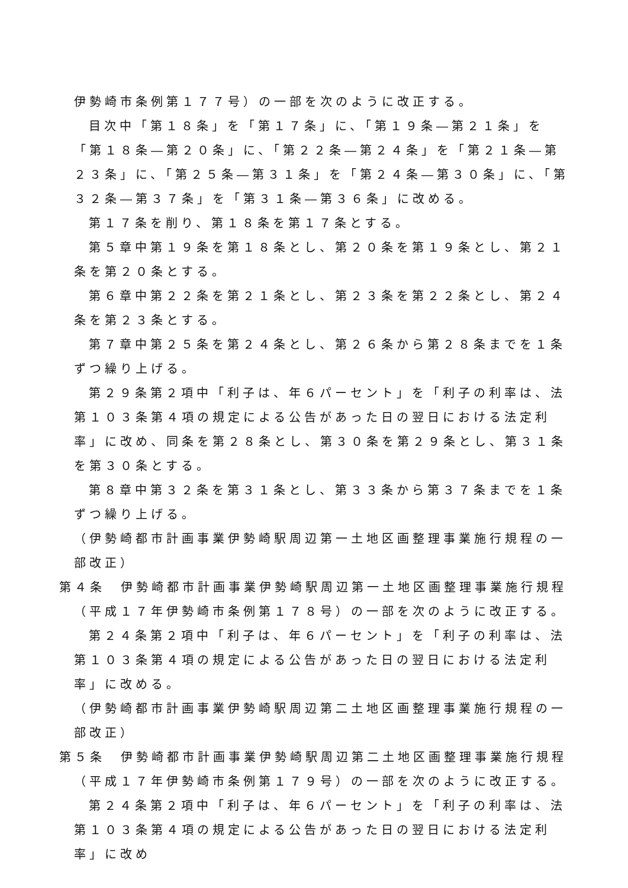伊勢崎市条例第１７７号）の一部を次のように改正する。
目次中「第１８条」を「第１７条」に、「第１９条―第２１条」を「第１８条―第２０条」に、「第２２条―第２４条」を「第２１条―第２３条」に、「第２５条―第３１条」を「第２４条―第３０条」に、「第３２条―第３７条」を「第３１条―第３６条」に改める。
第１７条を削り、第１８条を第１７条とする。
第５章中第１９条を第１８条とし、第２０条を第１９条とし、第２１条を第２０条とする。
第６章中第２２条を第２１条とし、第２３条を第２２条とし、第２４条を第２３条とする。
第７章中第２５条を第２４条とし、第２６条から第２８条までを１条ずつ繰り上げる。
第２９条第２項中「利子は、年６パーセント」を「利子の利率は、法第１０３条第４項の規定による公告があった日の翌日における法定利率」に改め、同条を第２８条とし、第３０条を第２９条とし、第３１条を第３０条とする。
第８章中第３２条を第３１条とし、第３３条から第３７条までを１条ずつ繰り上げる。
（伊勢崎都市計画事業伊勢崎駅周辺第一土地区画整理事業施行規程の一部改正）
第４条　伊勢崎都市計画事業伊勢崎駅周辺第一土地区画整理事業施行規程（平成１７年伊勢崎市条例第１７８号）の一部を次のように改正する。
第２４条第２項中「利子は、年６パーセント」を「利子の利率は、法第１０３条第４項の規定による公告があった日の翌日における法定利率」に改める。
（伊勢崎都市計画事業伊勢崎駅周辺第二土地区画整理事業施行規程の一部改正）
第５条　伊勢崎都市計画事業伊勢崎駅周辺第二土地区画整理事業施行規程（平成１７年伊勢崎市条例第１７９号）の一部を次のように改正する。
第２４条第２項中「利子は、年６パーセント」を「利子の利率は、法第１０３条第４項の規定による公告があった日の翌日における法定利率」に改め